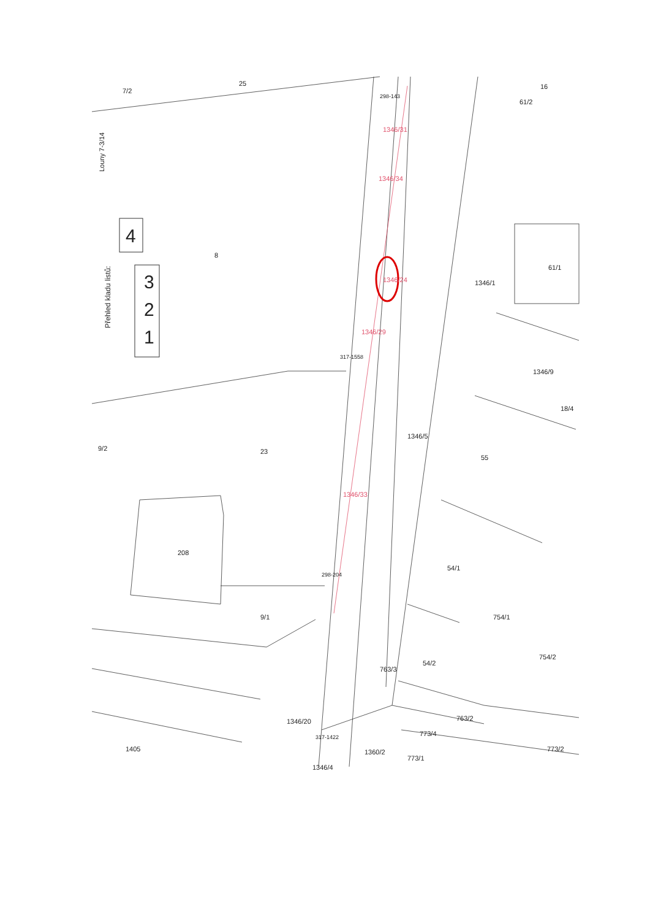Louny 7-3/14
Přehled kladu listů:
1
2
3
4
1346/33
1346/29
1346/24
1346/34
1346/31
7/2
25
8
23
208
9/2
9/1
1346/5
1346/1
1346/9
61/1
61/2
16
18/4
55
54/1
754/1
754/2
54/2
763/3
763/2
773/4
773/2
773/1
1360/2
1346/20
1346/4
1405
317-1422
298-204
317-1558
298-143